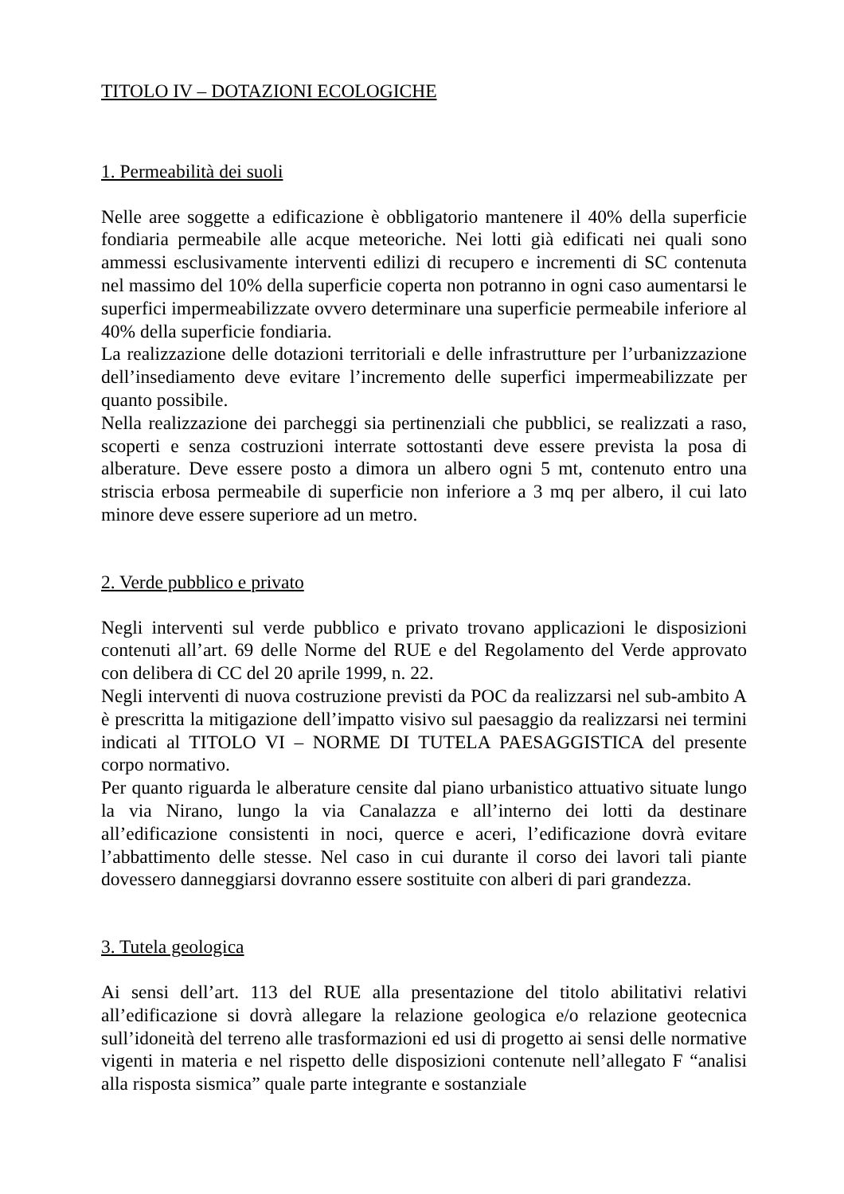TITOLO IV – DOTAZIONI ECOLOGICHE
1. Permeabilità dei suoli
Nelle aree soggette a edificazione è obbligatorio mantenere il 40% della superficie fondiaria permeabile alle acque meteoriche. Nei lotti già edificati nei quali sono ammessi esclusivamente interventi edilizi di recupero e incrementi di SC contenuta nel massimo del 10% della superficie coperta non potranno in ogni caso aumentarsi le superfici impermeabilizzate ovvero determinare una superficie permeabile inferiore al 40% della superficie fondiaria.
La realizzazione delle dotazioni territoriali e delle infrastrutture per l’urbanizzazione dell’insediamento deve evitare l’incremento delle superfici impermeabilizzate per quanto possibile.
Nella realizzazione dei parcheggi sia pertinenziali che pubblici, se realizzati a raso, scoperti e senza costruzioni interrate sottostanti deve essere prevista la posa di alberature. Deve essere posto a dimora un albero ogni 5 mt, contenuto entro una striscia erbosa permeabile di superficie non inferiore a 3 mq per albero, il cui lato minore deve essere superiore ad un metro.
2. Verde pubblico e privato
Negli interventi sul verde pubblico e privato trovano applicazioni le disposizioni contenuti all’art. 69 delle Norme del RUE e del Regolamento del Verde approvato con delibera di CC del 20 aprile 1999, n. 22.
Negli interventi di nuova costruzione previsti da POC da realizzarsi nel sub-ambito A è prescritta la mitigazione dell’impatto visivo sul paesaggio da realizzarsi nei termini indicati al TITOLO VI – NORME DI TUTELA PAESAGGISTICA del presente corpo normativo.
Per quanto riguarda le alberature censite dal piano urbanistico attuativo situate lungo la via Nirano, lungo la via Canalazza e all’interno dei lotti da destinare all’edificazione consistenti in noci, querce e aceri, l’edificazione dovrà evitare l’abbattimento delle stesse. Nel caso in cui durante il corso dei lavori tali piante dovessero danneggiarsi dovranno essere sostituite con alberi di pari grandezza.
3. Tutela geologica
Ai sensi dell’art. 113 del RUE alla presentazione del titolo abilitativi relativi all’edificazione si dovrà allegare la relazione geologica e/o relazione geotecnica sull’idoneità del terreno alle trasformazioni ed usi di progetto ai sensi delle normative vigenti in materia e nel rispetto delle disposizioni contenute nell’allegato F “analisi alla risposta sismica” quale parte integrante e sostanziale